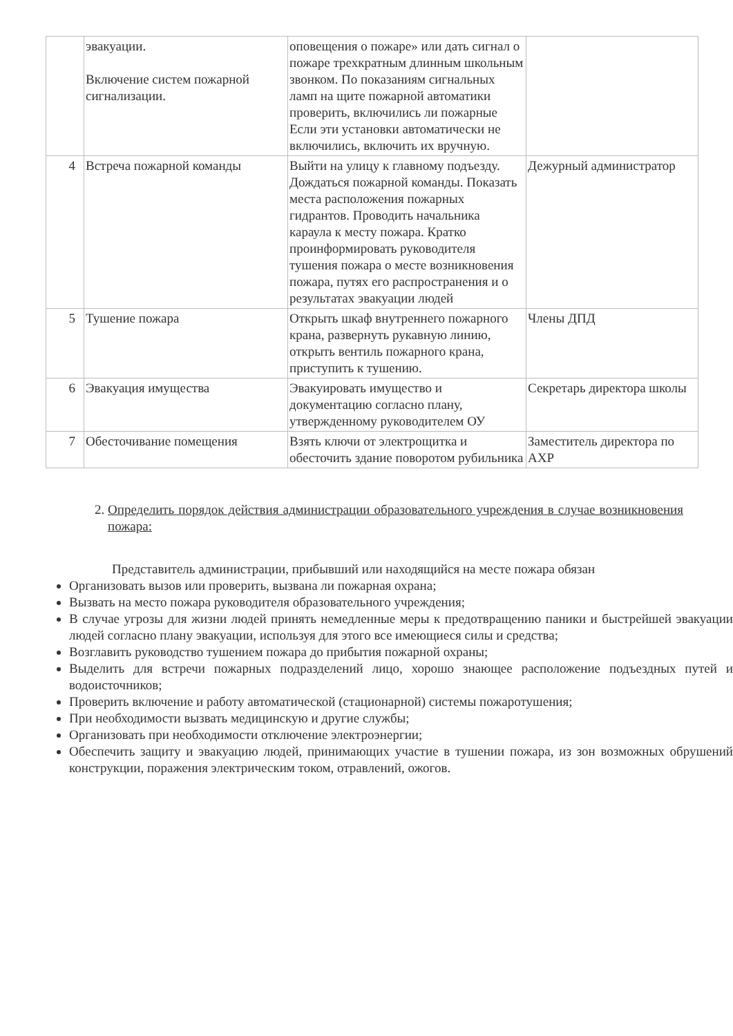| | эвакуации. Включение систем пожарной сигнализации. | оповещения о пожаре» или дать сигнал о пожаре трехкратным длинным школьным звонком. По показаниям сигнальных ламп на щите пожарной автоматики проверить, включились ли пожарные Если эти установки автоматически не включились, включить их вручную. | |
| 4 | Встреча пожарной команды | Выйти на улицу к главному подъезду. Дождаться пожарной команды. Показать места расположения пожарных гидрантов. Проводить начальника караула к месту пожара. Кратко проинформировать руководителя тушения пожара о месте возникновения пожара, путях его распространения и о результатах эвакуации людей | Дежурный администратор |
| 5 | Тушение пожара | Открыть шкаф внутреннего пожарного крана, развернуть рукавную линию, открыть вентиль пожарного крана, приступить к тушению. | Члены ДПД |
| 6 | Эвакуация имущества | Эвакуировать имущество и документацию согласно плану, утвержденному руководителем ОУ | Секретарь директора школы |
| 7 | Обесточивание помещения | Взять ключи от электрощитка и обесточить здание поворотом рубильника | Заместитель директора по АХР |
2. Определить порядок действия администрации образовательного учреждения в случае возникновения пожара:
Представитель администрации, прибывший или находящийся на месте пожара обязан
Организовать вызов или проверить, вызвана ли пожарная охрана;
Вызвать на место пожара руководителя образовательного учреждения;
В случае угрозы для жизни людей принять немедленные меры к предотвращению паники и быстрейшей эвакуации людей согласно плану эвакуации, используя для этого все имеющиеся силы и средства;
Возглавить руководство тушением пожара до прибытия пожарной охраны;
Выделить для встречи пожарных подразделений лицо, хорошо знающее расположение подъездных путей и водоисточников;
Проверить включение и работу автоматической (стационарной) системы пожаротушения;
При необходимости вызвать медицинскую и другие службы;
Организовать при необходимости отключение электроэнергии;
Обеспечить защиту и эвакуацию людей, принимающих участие в тушении пожара, из зон возможных обрушений конструкции, поражения электрическим током, отравлений, ожогов.